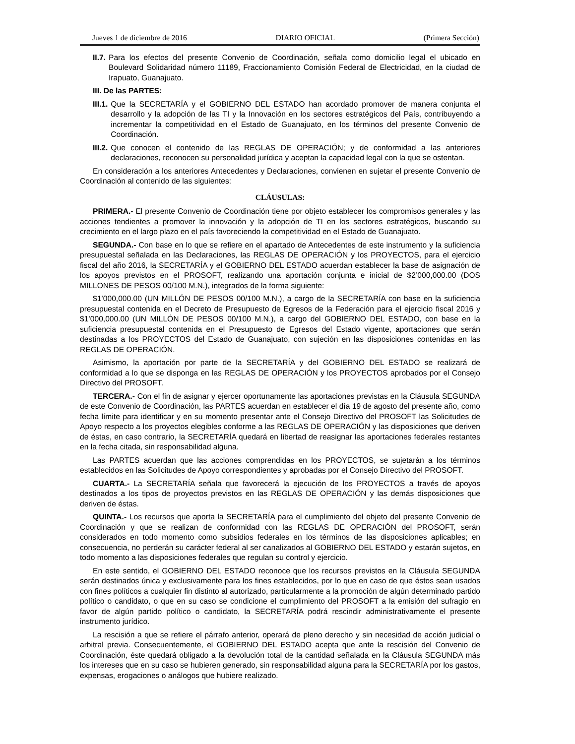Jueves 1 de diciembre de 2016 DIARIO OFICIAL (Primera Sección)
II.7. Para los efectos del presente Convenio de Coordinación, señala como domicilio legal el ubicado en Boulevard Solidaridad número 11189, Fraccionamiento Comisión Federal de Electricidad, en la ciudad de Irapuato, Guanajuato.
III. De las PARTES:
III.1. Que la SECRETARÍA y el GOBIERNO DEL ESTADO han acordado promover de manera conjunta el desarrollo y la adopción de las TI y la Innovación en los sectores estratégicos del País, contribuyendo a incrementar la competitividad en el Estado de Guanajuato, en los términos del presente Convenio de Coordinación.
III.2. Que conocen el contenido de las REGLAS DE OPERACIÓN; y de conformidad a las anteriores declaraciones, reconocen su personalidad jurídica y aceptan la capacidad legal con la que se ostentan.
En consideración a los anteriores Antecedentes y Declaraciones, convienen en sujetar el presente Convenio de Coordinación al contenido de las siguientes:
CLÁUSULAS:
PRIMERA.- El presente Convenio de Coordinación tiene por objeto establecer los compromisos generales y las acciones tendientes a promover la innovación y la adopción de TI en los sectores estratégicos, buscando su crecimiento en el largo plazo en el país favoreciendo la competitividad en el Estado de Guanajuato.
SEGUNDA.- Con base en lo que se refiere en el apartado de Antecedentes de este instrumento y la suficiencia presupuestal señalada en las Declaraciones, las REGLAS DE OPERACIÓN y los PROYECTOS, para el ejercicio fiscal del año 2016, la SECRETARÍA y el GOBIERNO DEL ESTADO acuerdan establecer la base de asignación de los apoyos previstos en el PROSOFT, realizando una aportación conjunta e inicial de $2’000,000.00 (DOS MILLONES DE PESOS 00/100 M.N.), integrados de la forma siguiente:
$1’000,000.00 (UN MILLÓN DE PESOS 00/100 M.N.), a cargo de la SECRETARÍA con base en la suficiencia presupuestal contenida en el Decreto de Presupuesto de Egresos de la Federación para el ejercicio fiscal 2016 y $1’000,000.00 (UN MILLÓN DE PESOS 00/100 M.N.), a cargo del GOBIERNO DEL ESTADO, con base en la suficiencia presupuestal contenida en el Presupuesto de Egresos del Estado vigente, aportaciones que serán destinadas a los PROYECTOS del Estado de Guanajuato, con sujeción en las disposiciones contenidas en las REGLAS DE OPERACIÓN.
Asimismo, la aportación por parte de la SECRETARÍA y del GOBIERNO DEL ESTADO se realizará de conformidad a lo que se disponga en las REGLAS DE OPERACIÓN y los PROYECTOS aprobados por el Consejo Directivo del PROSOFT.
TERCERA.- Con el fin de asignar y ejercer oportunamente las aportaciones previstas en la Cláusula SEGUNDA de este Convenio de Coordinación, las PARTES acuerdan en establecer el día 19 de agosto del presente año, como fecha límite para identificar y en su momento presentar ante el Consejo Directivo del PROSOFT las Solicitudes de Apoyo respecto a los proyectos elegibles conforme a las REGLAS DE OPERACIÓN y las disposiciones que deriven de éstas, en caso contrario, la SECRETARÍA quedará en libertad de reasignar las aportaciones federales restantes en la fecha citada, sin responsabilidad alguna.
Las PARTES acuerdan que las acciones comprendidas en los PROYECTOS, se sujetarán a los términos establecidos en las Solicitudes de Apoyo correspondientes y aprobadas por el Consejo Directivo del PROSOFT.
CUARTA.- La SECRETARÍA señala que favorecerá la ejecución de los PROYECTOS a través de apoyos destinados a los tipos de proyectos previstos en las REGLAS DE OPERACIÓN y las demás disposiciones que deriven de éstas.
QUINTA.- Los recursos que aporta la SECRETARÍA para el cumplimiento del objeto del presente Convenio de Coordinación y que se realizan de conformidad con las REGLAS DE OPERACIÓN del PROSOFT, serán considerados en todo momento como subsidios federales en los términos de las disposiciones aplicables; en consecuencia, no perderán su carácter federal al ser canalizados al GOBIERNO DEL ESTADO y estarán sujetos, en todo momento a las disposiciones federales que regulan su control y ejercicio.
En este sentido, el GOBIERNO DEL ESTADO reconoce que los recursos previstos en la Cláusula SEGUNDA serán destinados única y exclusivamente para los fines establecidos, por lo que en caso de que éstos sean usados con fines políticos a cualquier fin distinto al autorizado, particularmente a la promoción de algún determinado partido político o candidato, o que en su caso se condicione el cumplimiento del PROSOFT a la emisión del sufragio en favor de algún partido político o candidato, la SECRETARÍA podrá rescindir administrativamente el presente instrumento jurídico.
La rescisión a que se refiere el párrafo anterior, operará de pleno derecho y sin necesidad de acción judicial o arbitral previa. Consecuentemente, el GOBIERNO DEL ESTADO acepta que ante la rescisión del Convenio de Coordinación, éste quedará obligado a la devolución total de la cantidad señalada en la Cláusula SEGUNDA más los intereses que en su caso se hubieren generado, sin responsabilidad alguna para la SECRETARÍA por los gastos, expensas, erogaciones o análogos que hubiere realizado.